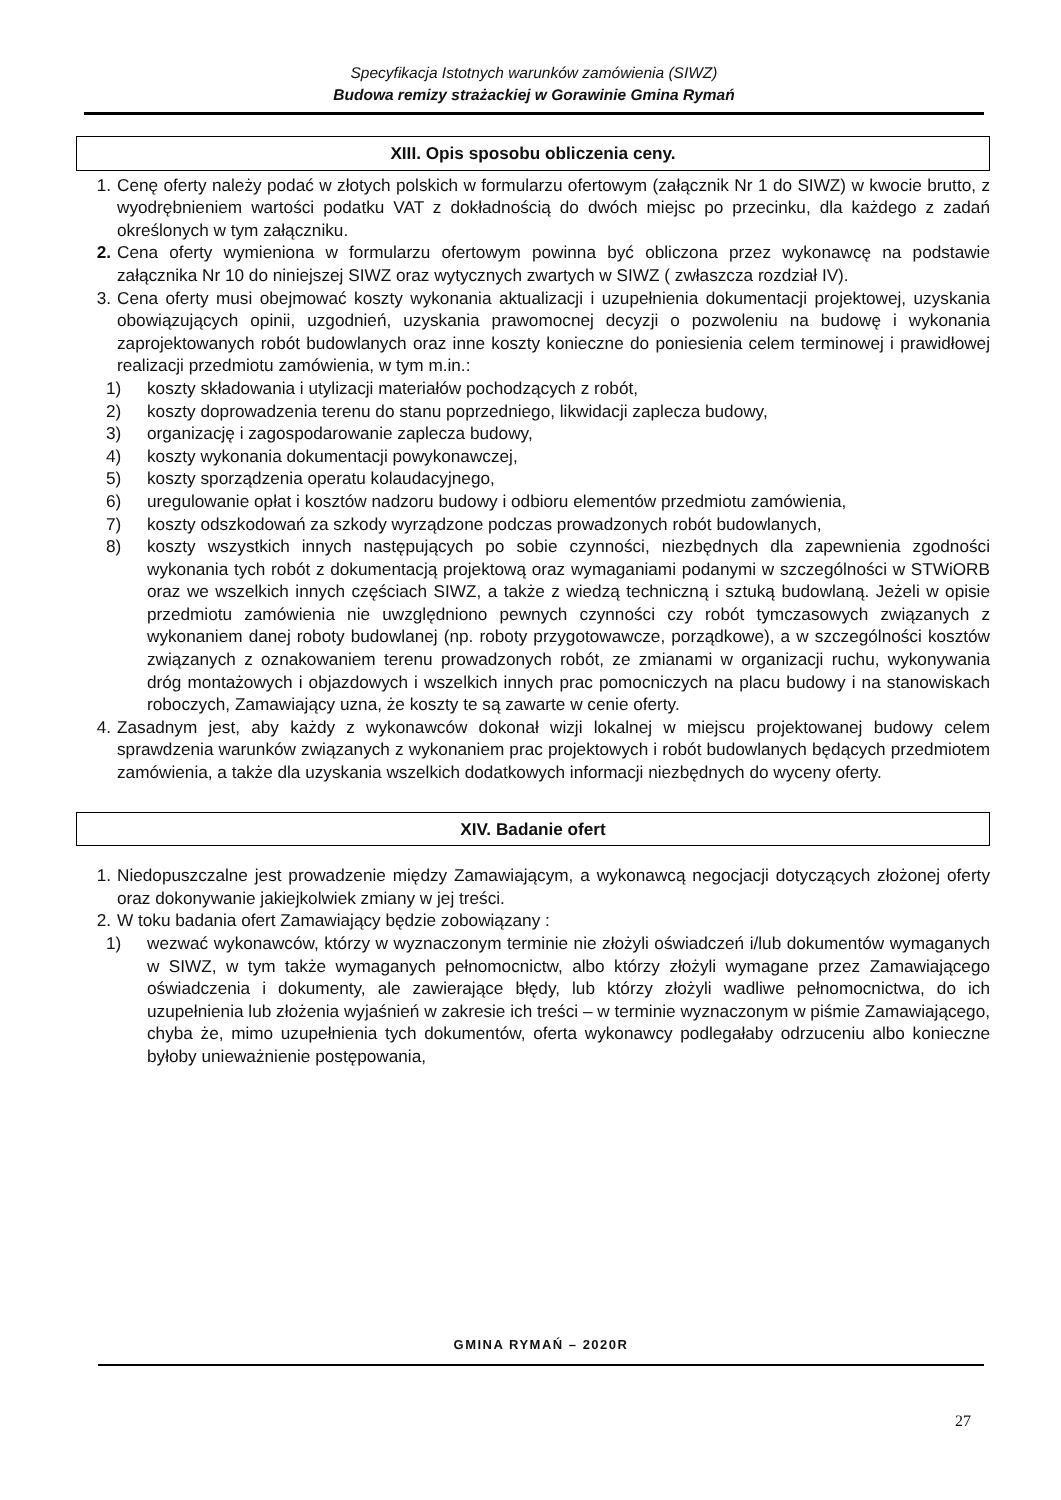Specyfikacja Istotnych warunków zamówienia (SIWZ)
Budowa remizy strażackiej w Gorawinie Gmina Rymań
XIII. Opis sposobu obliczenia ceny.
1. Cenę oferty należy podać w złotych polskich w formularzu ofertowym (załącznik Nr 1 do SIWZ) w kwocie brutto, z wyodrębnieniem wartości podatku VAT z dokładnością do dwóch miejsc po przecinku, dla każdego z zadań określonych w tym załączniku.
2. Cena oferty wymieniona w formularzu ofertowym powinna być obliczona przez wykonawcę na podstawie załącznika Nr 10 do niniejszej SIWZ oraz wytycznych zwartych w SIWZ ( zwłaszcza rozdział IV).
3. Cena oferty musi obejmować koszty wykonania aktualizacji i uzupełnienia dokumentacji projektowej, uzyskania obowiązujących opinii, uzgodnień, uzyskania prawomocnej decyzji o pozwoleniu na budowę i wykonania zaprojektowanych robót budowlanych oraz inne koszty konieczne do poniesienia celem terminowej i prawidłowej realizacji przedmiotu zamówienia, w tym m.in.:
1) koszty składowania i utylizacji materiałów pochodzących z robót,
2) koszty doprowadzenia terenu do stanu poprzedniego, likwidacji zaplecza budowy,
3) organizację i zagospodarowanie zaplecza budowy,
4) koszty wykonania dokumentacji powykonawczej,
5) koszty sporządzenia operatu kolaudacyjnego,
6) uregulowanie opłat i kosztów nadzoru budowy i odbioru elementów przedmiotu zamówienia,
7) koszty odszkodowań za szkody wyrządzone podczas prowadzonych robót budowlanych,
8) koszty wszystkich innych następujących po sobie czynności, niezbędnych dla zapewnienia zgodności wykonania tych robót z dokumentacją projektową oraz wymaganiami podanymi w szczególności w STWiORB oraz we wszelkich innych częściach SIWZ, a także z wiedzą techniczną i sztuką budowlaną. Jeżeli w opisie przedmiotu zamówienia nie uwzględniono pewnych czynności czy robót tymczasowych związanych z wykonaniem danej roboty budowlanej (np. roboty przygotowawcze, porządkowe), a w szczególności kosztów związanych z oznakowaniem terenu prowadzonych robót, ze zmianami w organizacji ruchu, wykonywania dróg montażowych i objazdowych i wszelkich innych prac pomocniczych na placu budowy i na stanowiskach roboczych, Zamawiający uzna, że koszty te są zawarte w cenie oferty.
4. Zasadnym jest, aby każdy z wykonawców dokonał wizji lokalnej w miejscu projektowanej budowy celem sprawdzenia warunków związanych z wykonaniem prac projektowych i robót budowlanych będących przedmiotem zamówienia, a także dla uzyskania wszelkich dodatkowych informacji niezbędnych do wyceny oferty.
XIV. Badanie ofert
1. Niedopuszczalne jest prowadzenie między Zamawiającym, a wykonawcą negocjacji dotyczących złożonej oferty oraz dokonywanie jakiejkolwiek zmiany w jej treści.
2. W toku badania ofert Zamawiający będzie zobowiązany :
1) wezwać wykonawców, którzy w wyznaczonym terminie nie złożyli oświadczeń i/lub dokumentów wymaganych w SIWZ, w tym także wymaganych pełnomocnictw, albo którzy złożyli wymagane przez Zamawiającego oświadczenia i dokumenty, ale zawierające błędy, lub którzy złożyli wadliwe pełnomocnictwa, do ich uzupełnienia lub złożenia wyjaśnień w zakresie ich treści – w terminie wyznaczonym w piśmie Zamawiającego, chyba że, mimo uzupełnienia tych dokumentów, oferta wykonawcy podlegałaby odrzuceniu albo konieczne byłoby unieważnienie postępowania,
GMINA RYMAŃ – 2020R
27